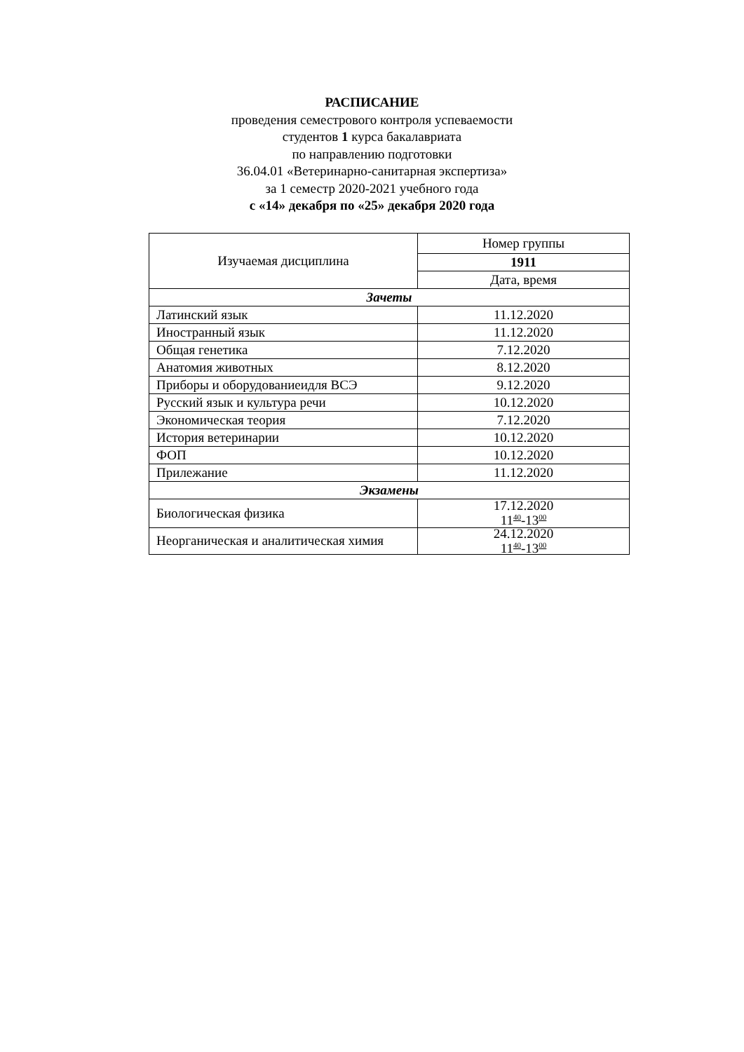РАСПИСАНИЕ
проведения семестрового контроля успеваемости
студентов 1 курса бакалавриата
по направлению подготовки
36.04.01 «Ветеринарно-санитарная экспертиза»
за 1 семестр 2020-2021 учебного года
с «14» декабря по «25» декабря 2020 года
| Изучаемая дисциплина | Номер группы |
| --- | --- |
| | 1911 |
| | Дата, время |
| Зачеты | |
| Латинский язык | 11.12.2020 |
| Иностранный язык | 11.12.2020 |
| Общая генетика | 7.12.2020 |
| Анатомия животных | 8.12.2020 |
| Приборы и оборудованиеидля ВСЭ | 9.12.2020 |
| Русский язык и культура речи | 10.12.2020 |
| Экономическая теория | 7.12.2020 |
| История ветеринарии | 10.12.2020 |
| ФОП | 10.12.2020 |
| Прилежание | 11.12.2020 |
| Экзамены | |
| Биологическая физика | 17.12.2020 11<sup>40</sup>-13<sup>00</sup> |
| Неорганическая и аналитическая химия | 24.12.2020 11<sup>40</sup>-13<sup>00</sup> |